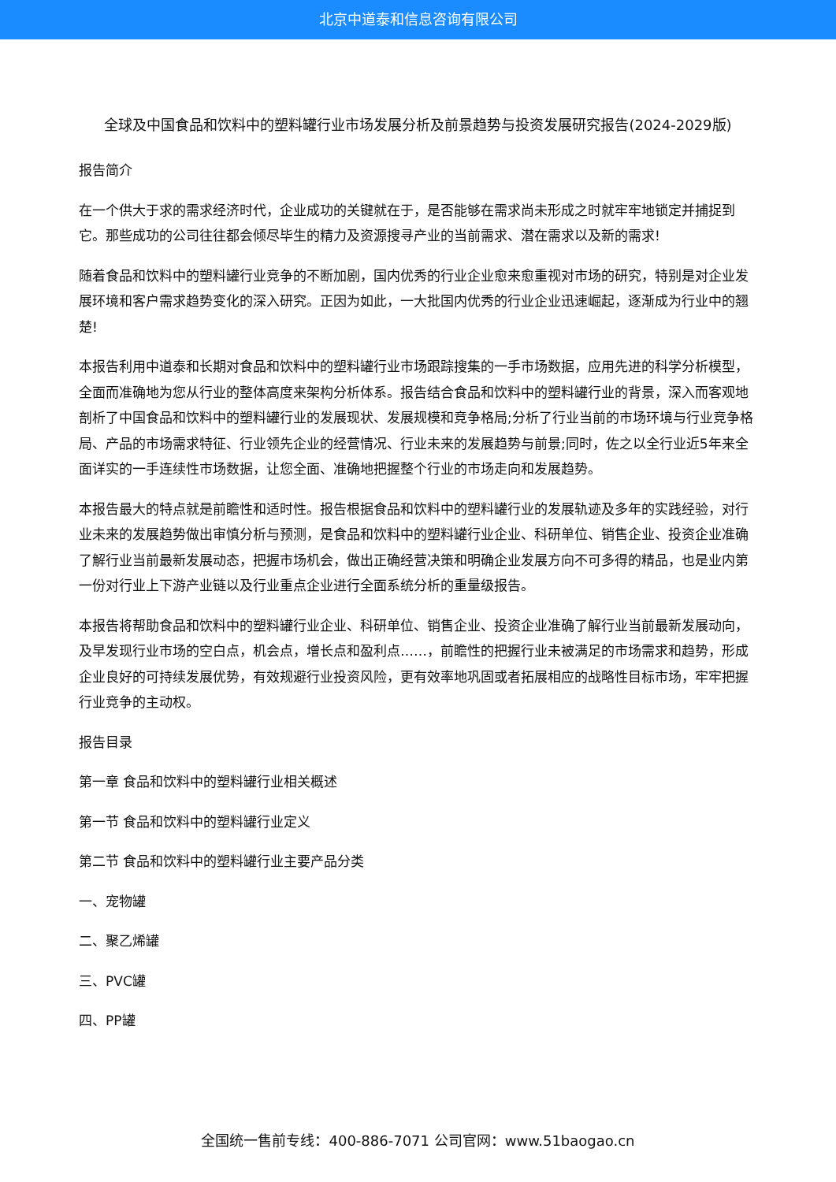北京中道泰和信息咨询有限公司
全球及中国食品和饮料中的塑料罐行业市场发展分析及前景趋势与投资发展研究报告(2024-2029版)
报告简介
在一个供大于求的需求经济时代，企业成功的关键就在于，是否能够在需求尚未形成之时就牢牢地锁定并捕捉到它。那些成功的公司往往都会倾尽毕生的精力及资源搜寻产业的当前需求、潜在需求以及新的需求!
随着食品和饮料中的塑料罐行业竞争的不断加剧，国内优秀的行业企业愈来愈重视对市场的研究，特别是对企业发展环境和客户需求趋势变化的深入研究。正因为如此，一大批国内优秀的行业企业迅速崛起，逐渐成为行业中的翘楚!
本报告利用中道泰和长期对食品和饮料中的塑料罐行业市场跟踪搜集的一手市场数据，应用先进的科学分析模型，全面而准确地为您从行业的整体高度来架构分析体系。报告结合食品和饮料中的塑料罐行业的背景，深入而客观地剖析了中国食品和饮料中的塑料罐行业的发展现状、发展规模和竞争格局;分析了行业当前的市场环境与行业竞争格局、产品的市场需求特征、行业领先企业的经营情况、行业未来的发展趋势与前景;同时，佐之以全行业近5年来全面详实的一手连续性市场数据，让您全面、准确地把握整个行业的市场走向和发展趋势。
本报告最大的特点就是前瞻性和适时性。报告根据食品和饮料中的塑料罐行业的发展轨迹及多年的实践经验，对行业未来的发展趋势做出审慎分析与预测，是食品和饮料中的塑料罐行业企业、科研单位、销售企业、投资企业准确了解行业当前最新发展动态，把握市场机会，做出正确经营决策和明确企业发展方向不可多得的精品，也是业内第一份对行业上下游产业链以及行业重点企业进行全面系统分析的重量级报告。
本报告将帮助食品和饮料中的塑料罐行业企业、科研单位、销售企业、投资企业准确了解行业当前最新发展动向，及早发现行业市场的空白点，机会点，增长点和盈利点……，前瞻性的把握行业未被满足的市场需求和趋势，形成企业良好的可持续发展优势，有效规避行业投资风险，更有效率地巩固或者拓展相应的战略性目标市场，牢牢把握行业竞争的主动权。
报告目录
第一章 食品和饮料中的塑料罐行业相关概述
第一节 食品和饮料中的塑料罐行业定义
第二节 食品和饮料中的塑料罐行业主要产品分类
一、宠物罐
二、聚乙烯罐
三、PVC罐
四、PP罐
全国统一售前专线：400-886-7071 公司官网：www.51baogao.cn